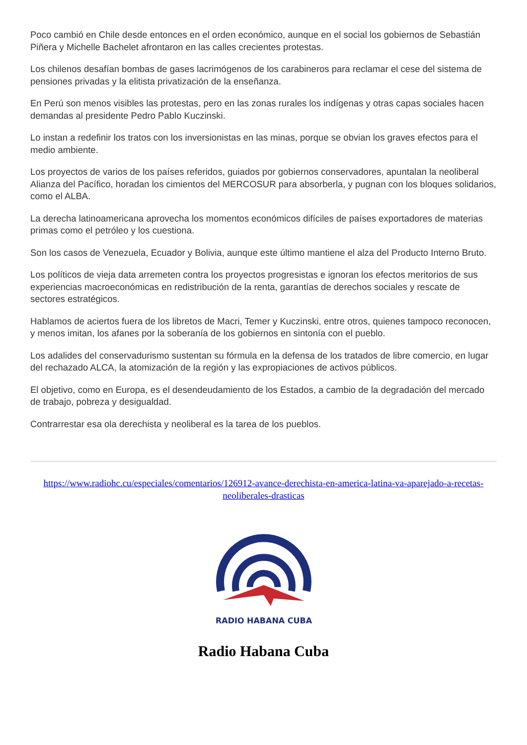Poco cambió en Chile desde entonces en el orden económico, aunque en el social los gobiernos de Sebastián Piñera y Michelle Bachelet afrontaron en las calles crecientes protestas.
Los chilenos desafían bombas de gases lacrimógenos de los carabineros para reclamar el cese del sistema de pensiones privadas y la elitista privatización de la enseñanza.
En Perú son menos visibles las protestas, pero en las zonas rurales los indígenas y otras capas sociales hacen demandas al presidente Pedro Pablo Kuczinski.
Lo instan a redefinir los tratos con los inversionistas en las minas, porque se obvian los graves efectos para el medio ambiente.
Los proyectos de varios de los países referidos, guiados por gobiernos conservadores, apuntalan la neoliberal Alianza del Pacífico, horadan los cimientos del MERCOSUR para absorberla, y pugnan con los bloques solidarios, como el ALBA.
La derecha latinoamericana aprovecha los momentos económicos difíciles de países exportadores de materias primas como el petróleo y los cuestiona.
Son los casos de Venezuela, Ecuador y Bolivia, aunque este último mantiene el alza del Producto Interno Bruto.
Los políticos de vieja data arremeten contra los proyectos progresistas e ignoran los efectos meritorios de sus experiencias macroeconómicas en redistribución de la renta, garantías de derechos sociales y rescate de sectores estratégicos.
Hablamos de aciertos fuera de los libretos de Macri, Temer y Kuczinski, entre otros, quienes tampoco reconocen, y menos imitan, los afanes por la soberanía de los gobiernos en sintonía con el pueblo.
Los adalides del conservadurismo sustentan su fórmula en la defensa de los tratados de libre comercio, en lugar del rechazado ALCA, la atomización de la región y las expropiaciones de activos públicos.
El objetivo, como en Europa, es el desendeudamiento de los Estados, a cambio de la degradación del mercado de trabajo, pobreza y desigualdad.
Contrarrestar esa ola derechista y neoliberal es la tarea de los pueblos.
https://www.radiohc.cu/especiales/comentarios/126912-avance-derechista-en-america-latina-va-aparejado-a-recetas-neoliberales-drasticas
RADIO HABANA CUBA
Radio Habana Cuba